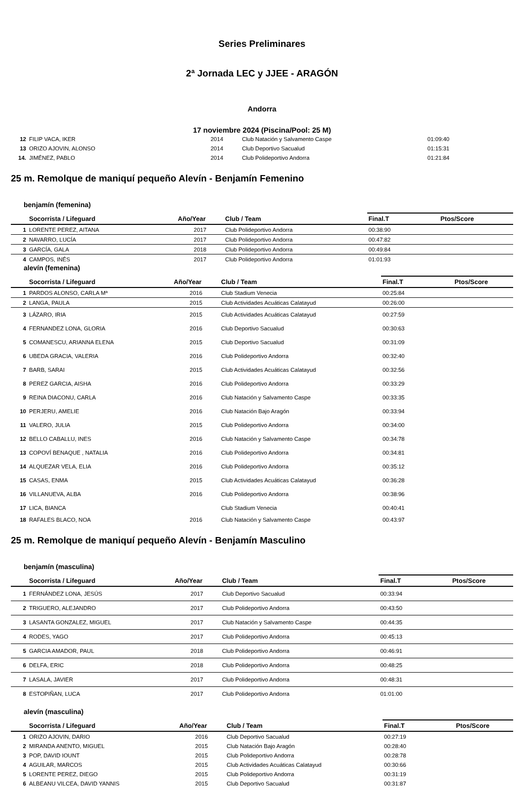Series Preliminares
2ª Jornada LEC y JJEE - ARAGÓN
Andorra
17 noviembre 2024 (Piscina/Pool: 25 M)
| 12 | FILIP VACA, IKER | 2014 | Club Natación y Salvamento Caspe | 01:09:40 | |
| 13 | ORIZO AJOVIN, ALONSO | 2014 | Club Deportivo Sacualud | 01:15:31 | |
| 14. | JIMÉNEZ, PABLO | 2014 | Club Polideportivo Andorra | 01:21:84 | |
25 m. Remolque de maniquí pequeño Alevín - Benjamín Femenino
benjamín (femenina)
| | Socorrista / Lifeguard | Año/Year | Club / Team | Final.T | Ptos/Score |
| --- | --- | --- | --- | --- | --- |
| 1 | LORENTE PEREZ, AITANA | 2017 | Club Polideportivo Andorra | 00:38:90 | |
| 2 | NAVARRO, LUCÍA | 2017 | Club Polideportivo Andorra | 00:47:82 | |
| 3 | GARCÍA, GALA | 2018 | Club Polideportivo Andorra | 00:49:84 | |
| 4 | CAMPOS, INÉS | 2017 | Club Polideportivo Andorra | 01:01:93 | |
alevín (femenina)
| | Socorrista / Lifeguard | Año/Year | Club / Team | Final.T | Ptos/Score |
| --- | --- | --- | --- | --- | --- |
| 1 | PARDOS ALONSO, CARLA Mª | 2016 | Club Stadium Venecia | 00:25:84 | |
| 2 | LANGA, PAULA | 2015 | Club Actividades Acuáticas Calatayud | 00:26:00 | |
| 3 | LÁZARO, IRIA | 2015 | Club Actividades Acuáticas Calatayud | 00:27:59 | |
| 4 | FERNANDEZ LONA, GLORIA | 2016 | Club Deportivo Sacualud | 00:30:63 | |
| 5 | COMANESCU, ARIANNA ELENA | 2015 | Club Deportivo Sacualud | 00:31:09 | |
| 6 | UBEDA GRACIA, VALERIA | 2016 | Club Polideportivo Andorra | 00:32:40 | |
| 7 | BARB, SARAI | 2015 | Club Actividades Acuáticas Calatayud | 00:32:56 | |
| 8 | PEREZ GARCIA, AISHA | 2016 | Club Polideportivo Andorra | 00:33:29 | |
| 9 | REINA DIACONU, CARLA | 2016 | Club Natación y Salvamento Caspe | 00:33:35 | |
| 10 | PERJERU, AMELIE | 2016 | Club Natación Bajo Aragón | 00:33:94 | |
| 11 | VALERO, JULIA | 2015 | Club Polideportivo Andorra | 00:34:00 | |
| 12 | BELLO CABALLU, INES | 2016 | Club Natación y Salvamento Caspe | 00:34:78 | |
| 13 | COPOVÍ BENAQUE , NATALIA | 2016 | Club Polideportivo Andorra | 00:34:81 | |
| 14 | ALQUEZAR VELA, ELIA | 2016 | Club Polideportivo Andorra | 00:35:12 | |
| 15 | CASAS, ENMA | 2015 | Club Actividades Acuáticas Calatayud | 00:36:28 | |
| 16 | VILLANUEVA, ALBA | 2016 | Club Polideportivo Andorra | 00:38:96 | |
| 17 | LICA, BIANCA | | Club Stadium Venecia | 00:40:41 | |
| 18 | RAFALES BLACO, NOA | 2016 | Club Natación y Salvamento Caspe | 00:43:97 | |
25 m. Remolque de maniquí pequeño Alevín - Benjamín Masculino
benjamín (masculina)
| | Socorrista / Lifeguard | Año/Year | Club / Team | Final.T | Ptos/Score |
| --- | --- | --- | --- | --- | --- |
| 1 | FERNÁNDEZ LONA, JESÚS | 2017 | Club Deportivo Sacualud | 00:33:94 | |
| 2 | TRIGUERO, ALEJANDRO | 2017 | Club Polideportivo Andorra | 00:43:50 | |
| 3 | LASANTA GONZALEZ, MIGUEL | 2017 | Club Natación y Salvamento Caspe | 00:44:35 | |
| 4 | RODES, YAGO | 2017 | Club Polideportivo Andorra | 00:45:13 | |
| 5 | GARCIA AMADOR, PAUL | 2018 | Club Polideportivo Andorra | 00:46:91 | |
| 6 | DELFA, ERIC | 2018 | Club Polideportivo Andorra | 00:48:25 | |
| 7 | LASALA, JAVIER | 2017 | Club Polideportivo Andorra | 00:48:31 | |
| 8 | ESTOPIÑAN, LUCA | 2017 | Club Polideportivo Andorra | 01:01:00 | |
alevín (masculina)
| | Socorrista / Lifeguard | Año/Year | Club / Team | Final.T | Ptos/Score |
| --- | --- | --- | --- | --- | --- |
| 1 | ORIZO AJOVIN, DARIO | 2016 | Club Deportivo Sacualud | 00:27:19 | |
| 2 | MIRANDA ANENTO, MIGUEL | 2015 | Club Natación Bajo Aragón | 00:28:40 | |
| 3 | POP, DAVID IOUNT | 2015 | Club Polideportivo Andorra | 00:28:78 | |
| 4 | AGUILAR, MARCOS | 2015 | Club Actividades Acuáticas Calatayud | 00:30:66 | |
| 5 | LORENTE PEREZ, DIEGO | 2015 | Club Polideportivo Andorra | 00:31:19 | |
| 6 | ALBEANU VILCEA, DAVID YANNIS | 2015 | Club Deportivo Sacualud | 00:31:87 | |